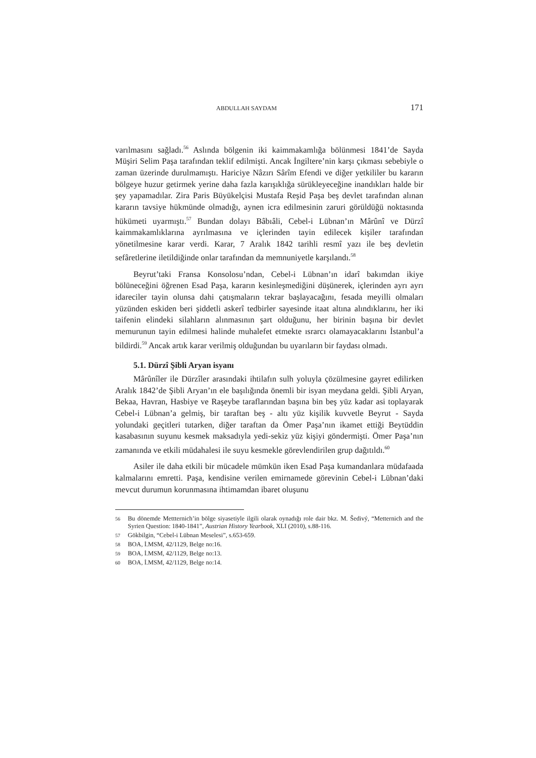ABDULLAH SAYDAM 171
varılmasını sağladı.<sup>56</sup> Aslında bölgenin iki kaimmakamlığa bölünmesi 1841’de Sayda Müşiri Selim Paşa tarafından teklif edilmişti. Ancak İngiltere’nin karşı çıkması sebebiyle o zaman üzerinde durulmamıştı. Hariciye Nâzırı Sârîm Efendi ve diğer yetkililer bu kararın bölgeye huzur getirmek yerine daha fazla karışıklığa sürükleyeceğine inandıkları halde bir şey yapamadılar. Zira Paris Büyükelçisi Mustafa Reşid Paşa beş devlet tarafından alınan kararın tavsiye hükmünde olmadığı, aynen icra edilmesinin zaruri görüldüğü noktasında hükümeti uyarmıştı.<sup>57</sup> Bundan dolayı Bâbıâli, Cebel-i Lübnan’ın Mârûnî ve Dürzî kaimmakamlıklarına ayrılmasına ve içlerinden tayin edilecek kişiler tarafından yönetilmesine karar verdi. Karar, 7 Aralık 1842 tarihli resmî yazı ile beş devletin sefâretlerine iletildiğinde onlar tarafından da memnuniyetle karşılandı.<sup>58</sup>
Beyrut’taki Fransa Konsolosu’ndan, Cebel-i Lübnan’ın idarî bakımdan ikiye bölüneceğini öğrenen Esad Paşa, kararın kesinleşmediğini düşünerek, içlerinden ayrı ayrı idareciler tayin olunsa dahi çatışmaların tekrar başlayacağını, fesada meyilli olmaları yüzünden eskiden beri şiddetli askerî tedbirler sayesinde itaat altına alındıklarını, her iki taifenin elindeki silahların alınmasının şart olduğunu, her birinin başına bir devlet memurunun tayin edilmesi halinde muhalefet etmekte ısrarcı olamayacaklarını İstanbul’a bildirdi.<sup>59</sup> Ancak artık karar verilmiş olduğundan bu uyarıların bir faydası olmadı.
5.1. Dürzî Şibli Aryan isyanı
Mârûnîler ile Dürzîler arasındaki ihtilafın sulh yoluyla çözülmesine gayret edilirken Aralık 1842’de Şibli Aryan’ın ele başılığında önemli bir isyan meydana geldi. Şibli Aryan, Bekaa, Havran, Hasbiye ve Raşeybe taraflarından başına bin beş yüz kadar asi toplayarak Cebel-i Lübnan’a gelmiş, bir taraftan beş - altı yüz kişilik kuvvetle Beyrut - Sayda yolundaki geçitleri tutarken, diğer taraftan da Ömer Paşa’nın ikamet ettiği Beytüddin kasabasının suyunu kesmek maksadıyla yedi-sekiz yüz kişiyi göndermişti. Ömer Paşa’nın zamanında ve etkili müdahalesi ile suyu kesmekle görevlendirilen grup dağıtıldı.<sup>60</sup>
Asiler ile daha etkili bir mücadele mümkün iken Esad Paşa kumandanlara müdafaada kalmalarını emretti. Paşa, kendisine verilen emirnamede görevinin Cebel-i Lübnan’daki mevcut durumun korunmasına ihtimamdan ibaret oluşunu
56 Bu dönemde Mettternich’in bölge siyasetiyle ilgili olarak oynadığı role dair bkz. M. Šedivý, “Metternich and the Syrien Question: 1840-1841”, Austrian History Yearbook, XLI (2010), s.88-116.
57 Gökbilgin, “Cebel-i Lübnan Meselesi”, s.653-659.
58 BOA, İ.MSM, 42/1129, Belge no:16.
59 BOA, İ.MSM, 42/1129, Belge no:13.
60 BOA, İ.MSM, 42/1129, Belge no:14.